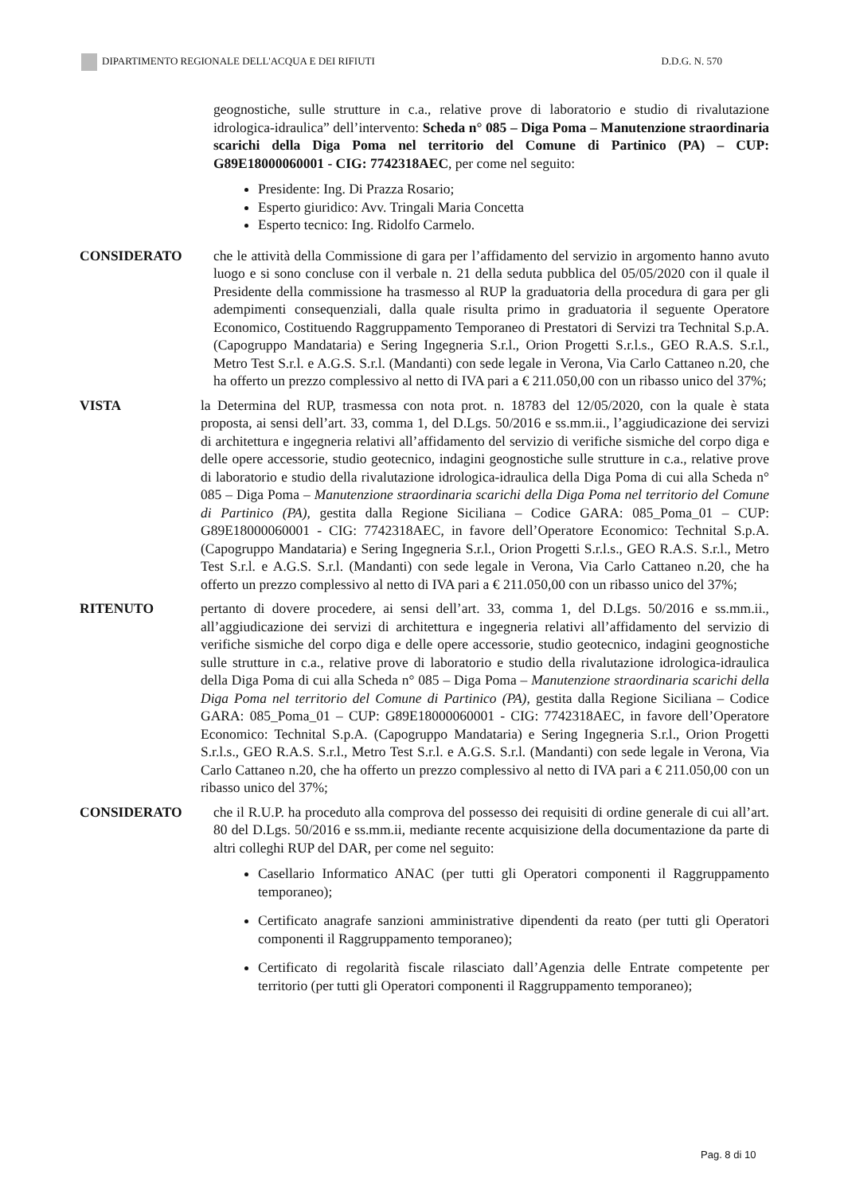DIPARTIMENTO REGIONALE DELL'ACQUA E DEI RIFIUTI D.D.G. N. 570
geognostiche, sulle strutture in c.a., relative prove di laboratorio e studio di rivalutazione idrologica-idraulica” dell’intervento: Scheda n° 085 – Diga Poma – Manutenzione straordinaria scarichi della Diga Poma nel territorio del Comune di Partinico (PA) – CUP: G89E18000060001 - CIG: 7742318AEC, per come nel seguito:
Presidente: Ing. Di Prazza Rosario;
Esperto giuridico: Avv. Tringali Maria Concetta
Esperto tecnico: Ing. Ridolfo Carmelo.
CONSIDERATO che le attività della Commissione di gara per l’affidamento del servizio in argomento hanno avuto luogo e si sono concluse con il verbale n. 21 della seduta pubblica del 05/05/2020 con il quale il Presidente della commissione ha trasmesso al RUP la graduatoria della procedura di gara per gli adempimenti consequenziali, dalla quale risulta primo in graduatoria il seguente Operatore Economico, Costituendo Raggruppamento Temporaneo di Prestatori di Servizi tra Technital S.p.A. (Capogruppo Mandataria) e Sering Ingegneria S.r.l., Orion Progetti S.r.l.s., GEO R.A.S. S.r.l., Metro Test S.r.l. e A.G.S. S.r.l. (Mandanti) con sede legale in Verona, Via Carlo Cattaneo n.20, che ha offerto un prezzo complessivo al netto di IVA pari a € 211.050,00 con un ribasso unico del 37%;
VISTA la Determina del RUP, trasmessa con nota prot. n. 18783 del 12/05/2020, con la quale è stata proposta, ai sensi dell’art. 33, comma 1, del D.Lgs. 50/2016 e ss.mm.ii., l’aggiudicazione dei servizi di architettura e ingegneria relativi all’affidamento del servizio di verifiche sismiche del corpo diga e delle opere accessorie, studio geotecnico, indagini geognostiche sulle strutture in c.a., relative prove di laboratorio e studio della rivalutazione idrologica-idraulica della Diga Poma di cui alla Scheda n° 085 – Diga Poma – Manutenzione straordinaria scarichi della Diga Poma nel territorio del Comune di Partinico (PA), gestita dalla Regione Siciliana – Codice GARA: 085_Poma_01 – CUP: G89E18000060001 - CIG: 7742318AEC, in favore dell’Operatore Economico: Technital S.p.A. (Capogruppo Mandataria) e Sering Ingegneria S.r.l., Orion Progetti S.r.l.s., GEO R.A.S. S.r.l., Metro Test S.r.l. e A.G.S. S.r.l. (Mandanti) con sede legale in Verona, Via Carlo Cattaneo n.20, che ha offerto un prezzo complessivo al netto di IVA pari a € 211.050,00 con un ribasso unico del 37%;
RITENUTO pertanto di dovere procedere, ai sensi dell’art. 33, comma 1, del D.Lgs. 50/2016 e ss.mm.ii., all’aggiudicazione dei servizi di architettura e ingegneria relativi all’affidamento del servizio di verifiche sismiche del corpo diga e delle opere accessorie, studio geotecnico, indagini geognostiche sulle strutture in c.a., relative prove di laboratorio e studio della rivalutazione idrologica-idraulica della Diga Poma di cui alla Scheda n° 085 – Diga Poma – Manutenzione straordinaria scarichi della Diga Poma nel territorio del Comune di Partinico (PA), gestita dalla Regione Siciliana – Codice GARA: 085_Poma_01 – CUP: G89E18000060001 - CIG: 7742318AEC, in favore dell’Operatore Economico: Technital S.p.A. (Capogruppo Mandataria) e Sering Ingegneria S.r.l., Orion Progetti S.r.l.s., GEO R.A.S. S.r.l., Metro Test S.r.l. e A.G.S. S.r.l. (Mandanti) con sede legale in Verona, Via Carlo Cattaneo n.20, che ha offerto un prezzo complessivo al netto di IVA pari a € 211.050,00 con un ribasso unico del 37%;
CONSIDERATO che il R.U.P. ha proceduto alla comprova del possesso dei requisiti di ordine generale di cui all’art. 80 del D.Lgs. 50/2016 e ss.mm.ii, mediante recente acquisizione della documentazione da parte di altri colleghi RUP del DAR, per come nel seguito:
Casellario Informatico ANAC (per tutti gli Operatori componenti il Raggruppamento temporaneo);
Certificato anagrafe sanzioni amministrative dipendenti da reato (per tutti gli Operatori componenti il Raggruppamento temporaneo);
Certificato di regolarità fiscale rilasciato dall’Agenzia delle Entrate competente per territorio (per tutti gli Operatori componenti il Raggruppamento temporaneo);
Pag. 8 di 10